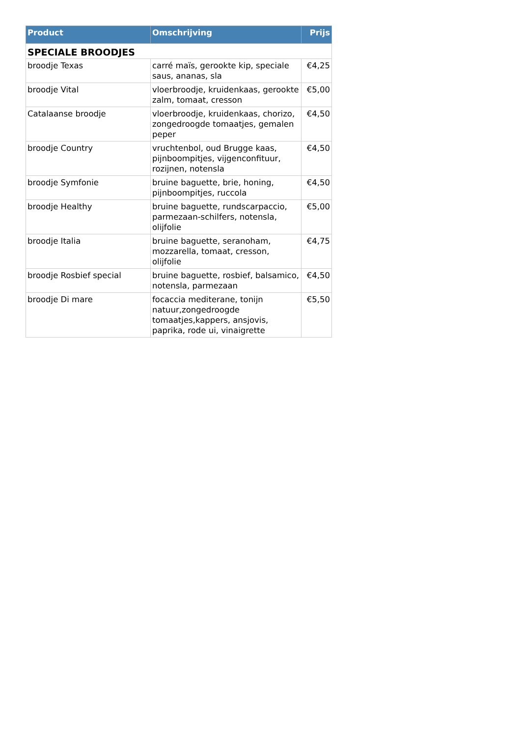| Product | Omschrijving | Prijs |
| --- | --- | --- |
| SPECIALE BROODJES | | |
| broodje Texas | carré maïs, gerookte kip, speciale saus, ananas, sla | €4,25 |
| broodje Vital | vloerbroodje, kruidenkaas, gerookte zalm, tomaat, cresson | €5,00 |
| Catalaanse broodje | vloerbroodje, kruidenkaas, chorizo, zongedroogde tomaatjes, gemalen peper | €4,50 |
| broodje Country | vruchtenbol, oud Brugge kaas, pijnboompitjes, vijgenconfituur, rozijnen, notensla | €4,50 |
| broodje Symfonie | bruine baguette, brie, honing, pijnboompitjes, ruccola | €4,50 |
| broodje Healthy | bruine baguette, rundscarpaccio, parmezaan-schilfers, notensla, olijfolie | €5,00 |
| broodje Italia | bruine baguette, seranoham, mozzarella, tomaat, cresson, olijfolie | €4,75 |
| broodje Rosbief special | bruine baguette, rosbief, balsamico, notensla, parmezaan | €4,50 |
| broodje Di mare | focaccia mediterane, tonijn natuur,zongedroogde tomaatjes,kappers, ansjovis, paprika, rode ui, vinaigrette | €5,50 |